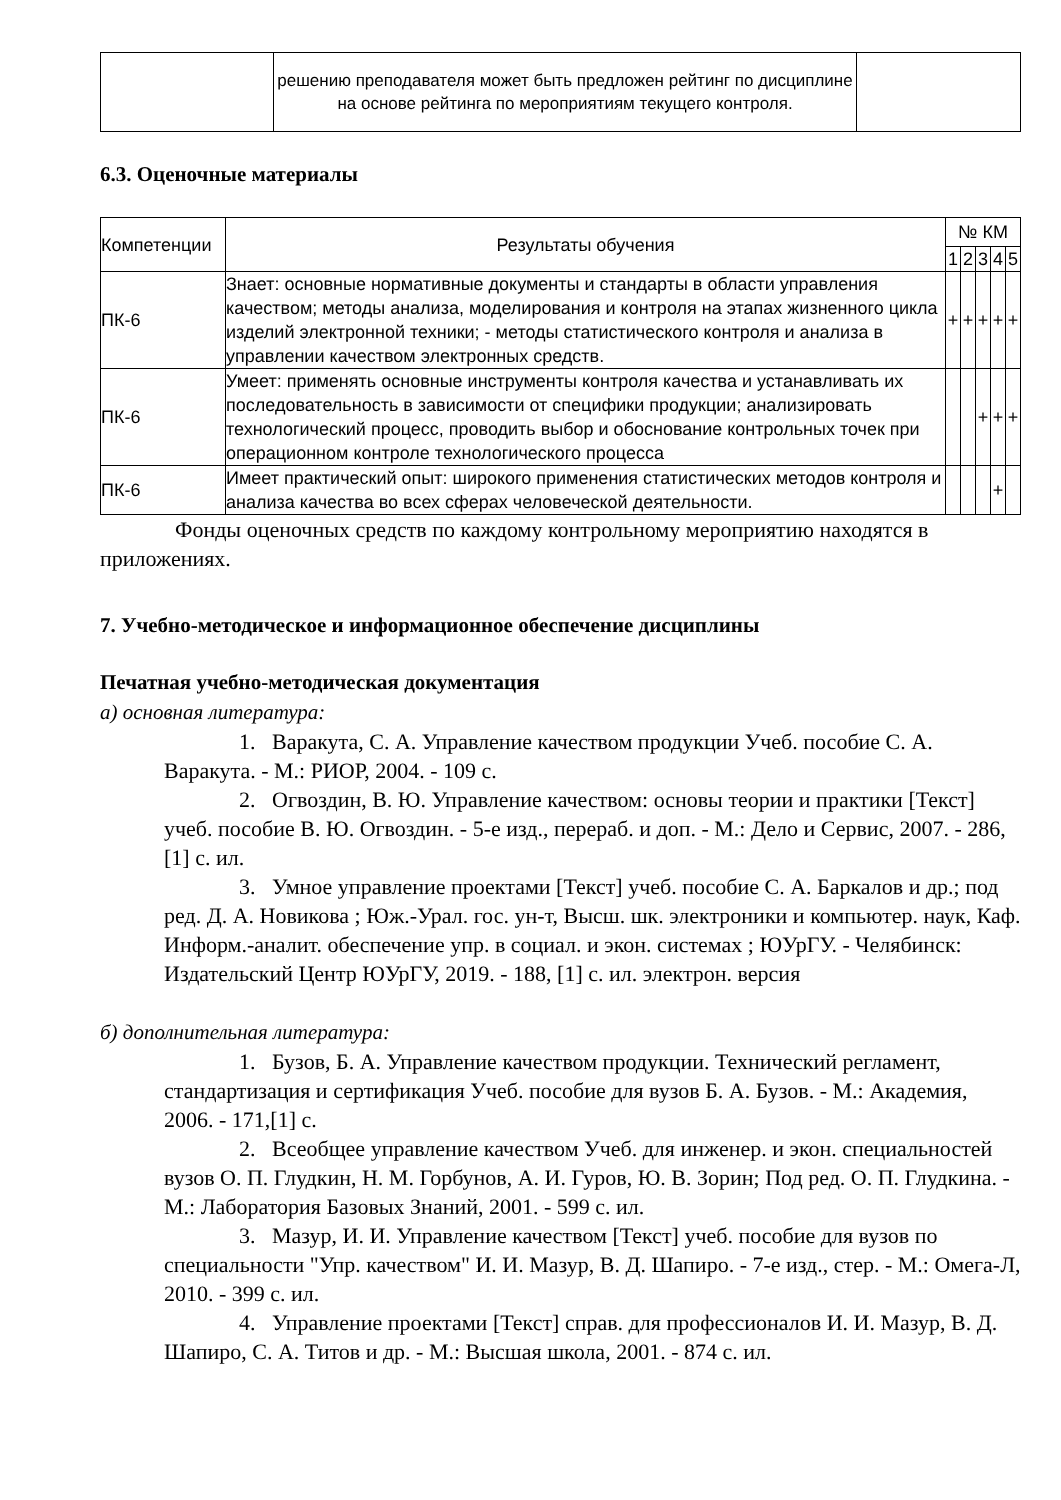| | решению преподавателя может быть предложен рейтинг по дисциплине на основе рейтинга по мероприятиям текущего контроля. | |
6.3. Оценочные материалы
| Компетенции | Результаты обучения | № КМ | | | | |
| --- | --- | --- | --- | --- | --- | --- |
| | | 1 | 2 | 3 | 4 | 5 |
| ПК-6 | Знает: основные нормативные документы и стандарты в области управления качеством; методы анализа, моделирования и контроля на этапах жизненного цикла изделий электронной техники; - методы статистического контроля и анализа в управлении качеством электронных средств. | + | + | + | + | + |
| ПК-6 | Умеет: применять основные инструменты контроля качества и устанавливать их последовательность в зависимости от специфики продукции; анализировать технологический процесс, проводить выбор и обоснование контрольных точек при операционном контроле технологического процесса | | | + | + | + |
| ПК-6 | Имеет практический опыт: широкого применения статистических методов контроля и анализа качества во всех сферах человеческой деятельности. | | | | + | |
Фонды оценочных средств по каждому контрольному мероприятию находятся в приложениях.
7. Учебно-методическое и информационное обеспечение дисциплины
Печатная учебно-методическая документация
а) основная литература:
1. Варакута, С. А. Управление качеством продукции Учеб. пособие С. А. Варакута. - М.: РИОР, 2004. - 109 с.
2. Огвоздин, В. Ю. Управление качеством: основы теории и практики [Текст] учеб. пособие В. Ю. Огвоздин. - 5-е изд., перераб. и доп. - М.: Дело и Сервис, 2007. - 286,[1] с. ил.
3. Умное управление проектами [Текст] учеб. пособие С. А. Баркалов и др.; под ред. Д. А. Новикова ; Юж.-Урал. гос. ун-т, Высш. шк. электроники и компьютер. наук, Каф. Информ.-аналит. обеспечение упр. в социал. и экон. системах ; ЮУрГУ. - Челябинск: Издательский Центр ЮУрГУ, 2019. - 188, [1] с. ил. электрон. версия
б) дополнительная литература:
1. Бузов, Б. А. Управление качеством продукции. Технический регламент, стандартизация и сертификация Учеб. пособие для вузов Б. А. Бузов. - М.: Академия, 2006. - 171,[1] с.
2. Всеобщее управление качеством Учеб. для инженер. и экон. специальностей вузов О. П. Глудкин, Н. М. Горбунов, А. И. Гуров, Ю. В. Зорин; Под ред. О. П. Глудкина. - М.: Лаборатория Базовых Знаний, 2001. - 599 с. ил.
3. Мазур, И. И. Управление качеством [Текст] учеб. пособие для вузов по специальности "Упр. качеством" И. И. Мазур, В. Д. Шапиро. - 7-е изд., стер. - М.: Омега-Л, 2010. - 399 с. ил.
4. Управление проектами [Текст] справ. для профессионалов И. И. Мазур, В. Д. Шапиро, С. А. Титов и др. - М.: Высшая школа, 2001. - 874 с. ил.